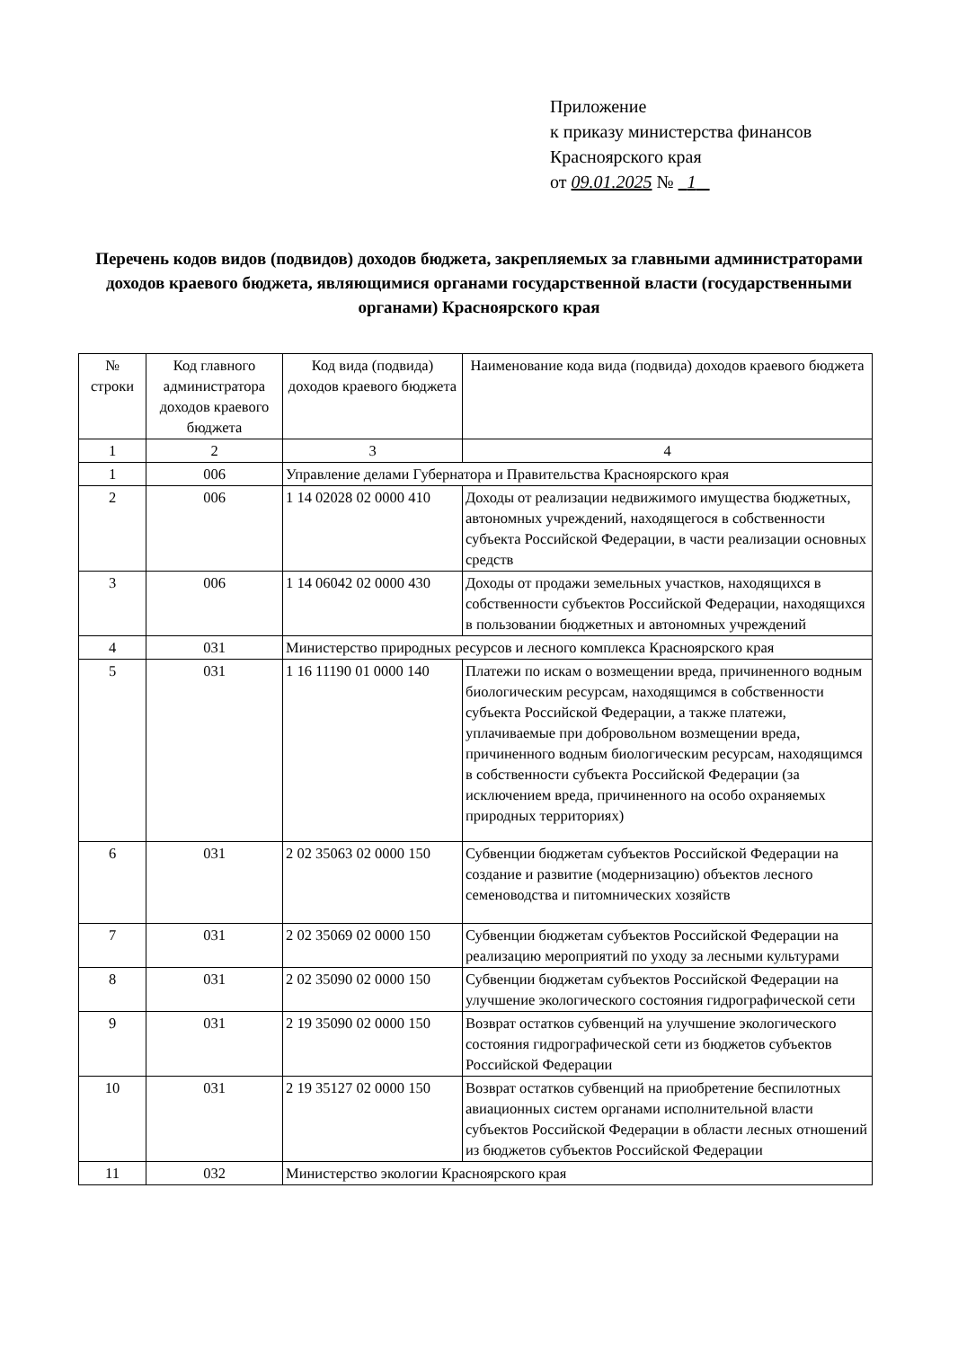Приложение
к приказу министерства финансов
Красноярского края
от 09.01.2025 № 1
Перечень кодов видов (подвидов) доходов бюджета, закрепляемых за главными администраторами доходов краевого бюджета, являющимися органами государственной власти (государственными органами) Красноярского края
| № строки | Код главного администратора доходов краевого бюджета | Код вида (подвида) доходов краевого бюджета | Наименование кода вида (подвида) доходов краевого бюджета |
| 1 | 2 | 3 | 4 |
| 1 | 006 | Управление делами Губернатора и Правительства Красноярского края | |
| 2 | 006 | 1 14 02028 02 0000 410 | Доходы от реализации недвижимого имущества бюджетных, автономных учреждений, находящегося в собственности субъекта Российской Федерации, в части реализации основных средств |
| 3 | 006 | 1 14 06042 02 0000 430 | Доходы от продажи земельных участков, находящихся в собственности субъектов Российской Федерации, находящихся в пользовании бюджетных и автономных учреждений |
| 4 | 031 | Министерство природных ресурсов и лесного комплекса Красноярского края | |
| 5 | 031 | 1 16 11190 01 0000 140 | Платежи по искам о возмещении вреда, причиненного водным биологическим ресурсам, находящимся в собственности субъекта Российской Федерации, а также платежи, уплачиваемые при добровольном возмещении вреда, причиненного водным биологическим ресурсам, находящимся в собственности субъекта Российской Федерации (за исключением вреда, причиненного на особо охраняемых природных территориях) |
| 6 | 031 | 2 02 35063 02 0000 150 | Субвенции бюджетам субъектов Российской Федерации на создание и развитие (модернизацию) объектов лесного семеноводства и питомнических хозяйств |
| 7 | 031 | 2 02 35069 02 0000 150 | Субвенции бюджетам субъектов Российской Федерации на реализацию мероприятий по уходу за лесными культурами |
| 8 | 031 | 2 02 35090 02 0000 150 | Субвенции бюджетам субъектов Российской Федерации на улучшение экологического состояния гидрографической сети |
| 9 | 031 | 2 19 35090 02 0000 150 | Возврат остатков субвенций на улучшение экологического состояния гидрографической сети из бюджетов субъектов Российской Федерации |
| 10 | 031 | 2 19 35127 02 0000 150 | Возврат остатков субвенций на приобретение беспилотных авиационных систем органами исполнительной власти субъектов Российской Федерации в области лесных отношений из бюджетов субъектов Российской Федерации |
| 11 | 032 | Министерство экологии Красноярского края | |